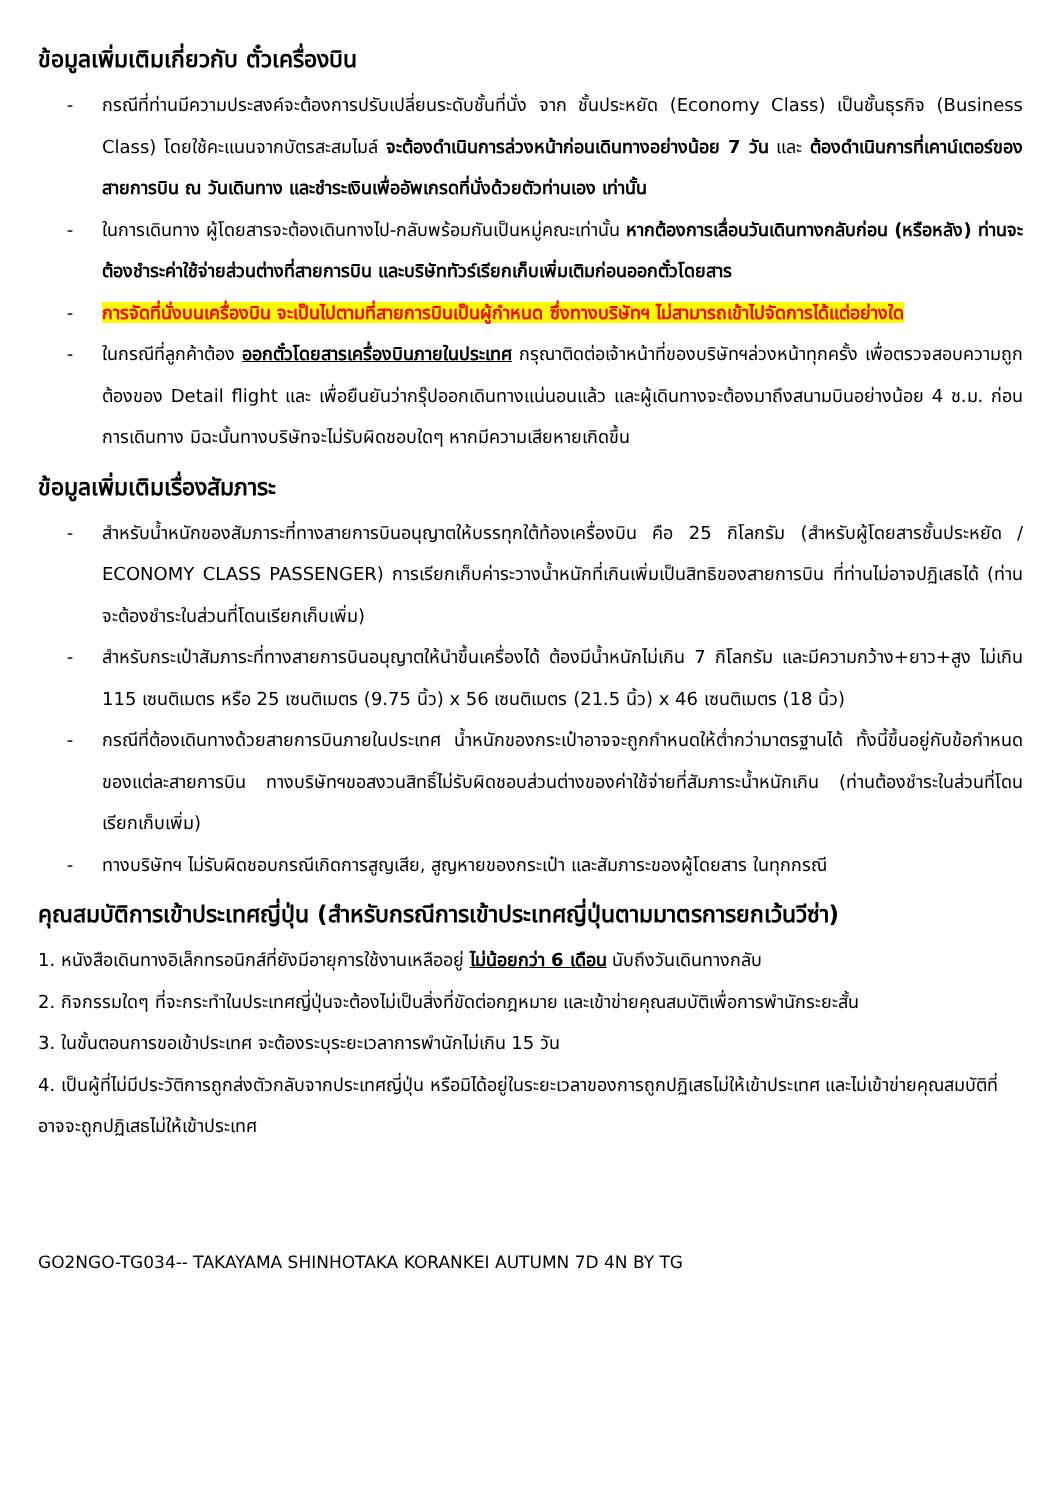ข้อมูลเพิ่มเติมเกี่ยวกับ ตั๋วเครื่องบิน
- กรณีที่ท่านมีความประสงค์จะต้องการปรับเปลี่ยนระดับชั้นที่นั่ง จาก ชั้นประหยัด (Economy Class) เป็นชั้นธุรกิจ (Business Class) โดยใช้คะแนนจากบัตรสะสมไมล์ จะต้องดำเนินการล่วงหน้าก่อนเดินทางอย่างน้อย 7 วัน และ ต้องดำเนินการที่เคาน์เตอร์ของสายการบิน ณ วันเดินทาง และชำระเงินเพื่ออัพเกรดที่นั่งด้วยตัวท่านเอง เท่านั้น
- ในการเดินทาง ผู้โดยสารจะต้องเดินทางไป-กลับพร้อมกันเป็นหมู่คณะเท่านั้น หากต้องการเลื่อนวันเดินทางกลับก่อน (หรือหลัง) ท่านจะต้องชำระค่าใช้จ่ายส่วนต่างที่สายการบิน และบริษัททัวร์เรียกเก็บเพิ่มเติมก่อนออกตั๋วโดยสาร
- การจัดที่นั่งบนเครื่องบิน จะเป็นไปตามที่สายการบินเป็นผู้กำหนด ซึ่งทางบริษัทฯ ไม่สามารถเข้าไปจัดการได้แต่อย่างใด
- ในกรณีที่ลูกค้าต้อง ออกตั๋วโดยสารเครื่องบินภายในประเทศ กรุณาติดต่อเจ้าหน้าที่ของบริษัทฯล่วงหน้าทุกครั้ง เพื่อตรวจสอบความถูกต้องของ Detail flight และ เพื่อยืนยันว่ากรุ๊ปออกเดินทางแน่นอนแล้ว และผู้เดินทางจะต้องมาถึงสนามบินอย่างน้อย 4 ช.ม. ก่อนการเดินทาง มิฉะนั้นทางบริษัทจะไม่รับผิดชอบใดๆ หากมีความเสียหายเกิดขึ้น
ข้อมูลเพิ่มเติมเรื่องสัมภาระ
- สำหรับน้ำหนักของสัมภาระที่ทางสายการบินอนุญาตให้บรรทุกใต้ท้องเครื่องบิน คือ 25 กิโลกรัม (สำหรับผู้โดยสารชั้นประหยัด / ECONOMY CLASS PASSENGER) การเรียกเก็บค่าระวางน้ำหนักที่เกินเพิ่มเป็นสิทธิของสายการบิน ที่ท่านไม่อาจปฏิเสธได้ (ท่านจะต้องชำระในส่วนที่โดนเรียกเก็บเพิ่ม)
- สำหรับกระเป๋าสัมภาระที่ทางสายการบินอนุญาตให้นำขึ้นเครื่องได้ ต้องมีน้ำหนักไม่เกิน 7 กิโลกรัม และมีความกว้าง+ยาว+สูง ไม่เกิน 115 เซนติเมตร หรือ 25 เซนติเมตร (9.75 นิ้ว) x 56 เซนติเมตร (21.5 นิ้ว) x 46 เซนติเมตร (18 นิ้ว)
- กรณีที่ต้องเดินทางด้วยสายการบินภายในประเทศ น้ำหนักของกระเป๋าอาจจะถูกกำหนดให้ต่ำกว่ามาตรฐานได้ ทั้งนี้ขึ้นอยู่กับข้อกำหนดของแต่ละสายการบิน ทางบริษัทฯขอสงวนสิทธิ์ไม่รับผิดชอบส่วนต่างของค่าใช้จ่ายที่สัมภาระน้ำหนักเกิน (ท่านต้องชำระในส่วนที่โดนเรียกเก็บเพิ่ม)
- ทางบริษัทฯ ไม่รับผิดชอบกรณีเกิดการสูญเสีย, สูญหายของกระเป๋า และสัมภาระของผู้โดยสาร ในทุกกรณี
คุณสมบัติการเข้าประเทศญี่ปุ่น (สำหรับกรณีการเข้าประเทศญี่ปุ่นตามมาตรการยกเว้นวีซ่า)
1. หนังสือเดินทางอิเล็กทรอนิกส์ที่ยังมีอายุการใช้งานเหลืออยู่ ไม่น้อยกว่า 6 เดือน นับถึงวันเดินทางกลับ
2. กิจกรรมใดๆ ที่จะกระทำในประเทศญี่ปุ่นจะต้องไม่เป็นสิ่งที่ขัดต่อกฎหมาย และเข้าข่ายคุณสมบัติเพื่อการพำนักระยะสั้น
3. ในขั้นตอนการขอเข้าประเทศ จะต้องระบุระยะเวลาการพำนักไม่เกิน 15 วัน
4. เป็นผู้ที่ไม่มีประวัติการถูกส่งตัวกลับจากประเทศญี่ปุ่น หรือมิได้อยู่ในระยะเวลาของการถูกปฏิเสธไม่ให้เข้าประเทศ และไม่เข้าข่ายคุณสมบัติที่อาจจะถูกปฏิเสธไม่ให้เข้าประเทศ
GO2NGO-TG034-- TAKAYAMA SHINHOTAKA KORANKEI AUTUMN 7D 4N BY TG